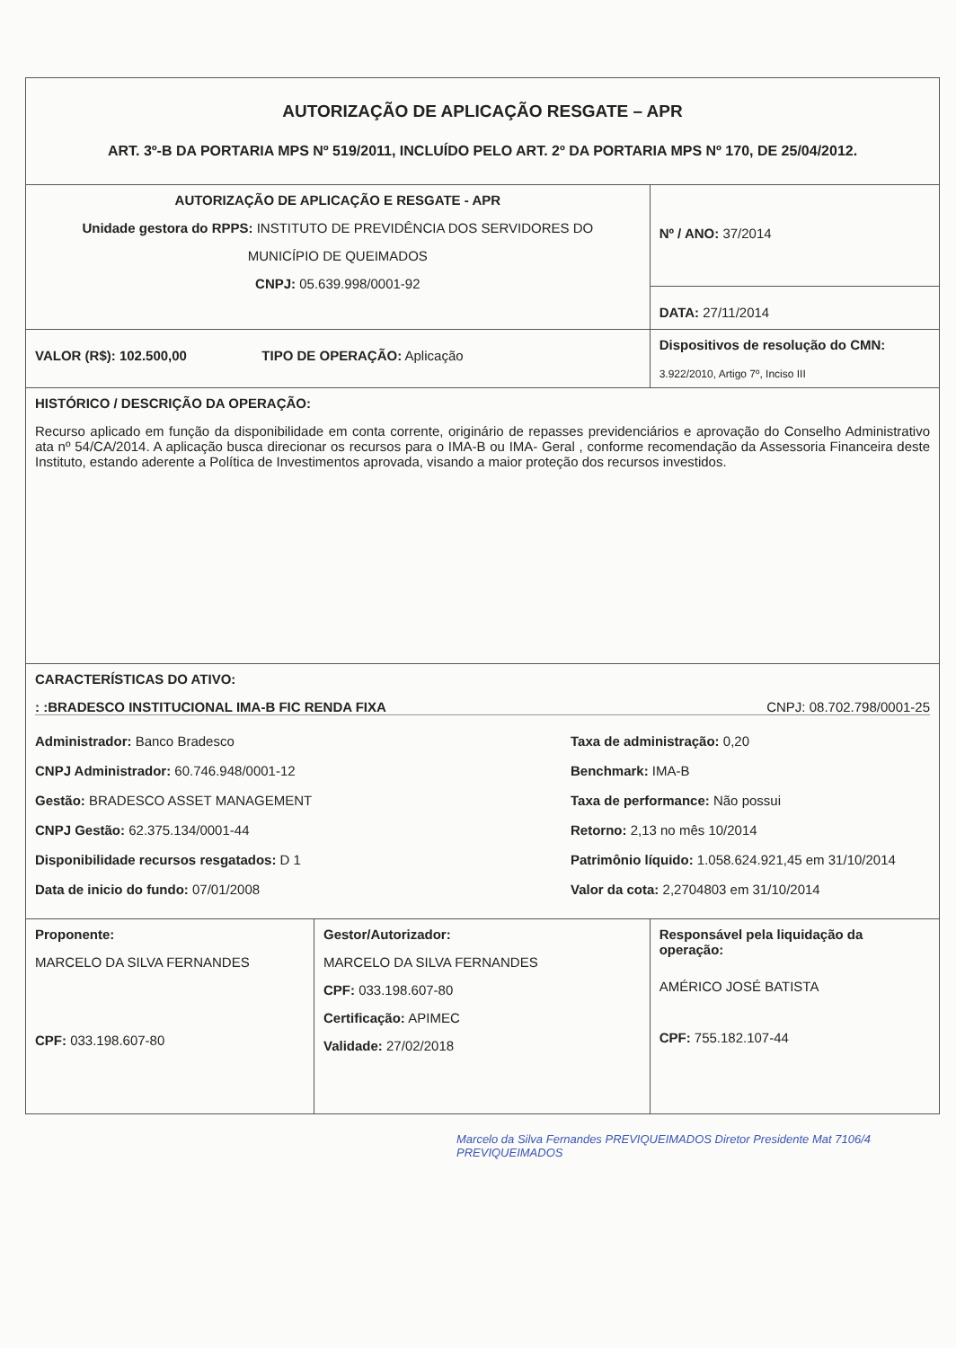| AUTORIZAÇÃO DE APLICAÇÃO RESGATE – APR ART. 3º-B DA PORTARIA MPS Nº 519/2011, INCLUÍDO PELO ART. 2º DA PORTARIA MPS Nº 170, DE 25/04/2012. | | |
| AUTORIZAÇÃO DE APLICAÇÃO E RESGATE - APR Unidade gestora do RPPS: INSTITUTO DE PREVIDÊNCIA DOS SERVIDORES DO MUNICÍPIO DE QUEIMADOS CNPJ: 05.639.998/0001-92 | | Nº / ANO: 37/2014 DATA: 27/11/2014 |
| VALOR (R$): 102.500,00 TIPO DE OPERAÇÃO: Aplicação | | Dispositivos de resolução do CMN: 3.922/2010, Artigo 7º, Inciso III |
| HISTÓRICO / DESCRIÇÃO DA OPERAÇÃO: Recurso aplicado em função da disponibilidade em conta corrente, originário de repasses previdenciários e aprovação do Conselho Administrativo ata nº 54/CA/2014. A aplicação busca direcionar os recursos para o IMA-B ou IMA- Geral , conforme recomendação da Assessoria Financeira deste Instituto, estando aderente a Política de Investimentos aprovada, visando a maior proteção dos recursos investidos. | | |
| CARACTERÍSTICAS DO ATIVO: : :BRADESCO INSTITUCIONAL IMA-B FIC RENDA FIXA CNPJ: 08.702.798/0001-25 Administrador: Banco Bradesco CNPJ Administrador: 60.746.948/0001-12 Gestão: BRADESCO ASSET MANAGEMENT CNPJ Gestão: 62.375.134/0001-44 Disponibilidade recursos resgatados: D 1 Data de inicio do fundo: 07/01/2008 Taxa de administração: 0,20 Benchmark: IMA-B Taxa de performance: Não possui Retorno: 2,13 no mês 10/2014 Patrimônio líquido: 1.058.624.921,45 em 31/10/2014 Valor da cota: 2,2704803 em 31/10/2014 | | |
| Proponente: MARCELO DA SILVA FERNANDES CPF: 033.198.607-80 | Gestor/Autorizador: MARCELO DA SILVA FERNANDES CPF: 033.198.607-80 Certificação: APIMEC Validade: 27/02/2018 | Responsável pela liquidação da operação: AMÉRICO JOSÉ BATISTA CPF: 755.182.107-44 |
Marcelo da Silva Fernandes PREVIQUEIMADOS Diretor Presidente Mat 7106/4 PREVIQUEIMADOS